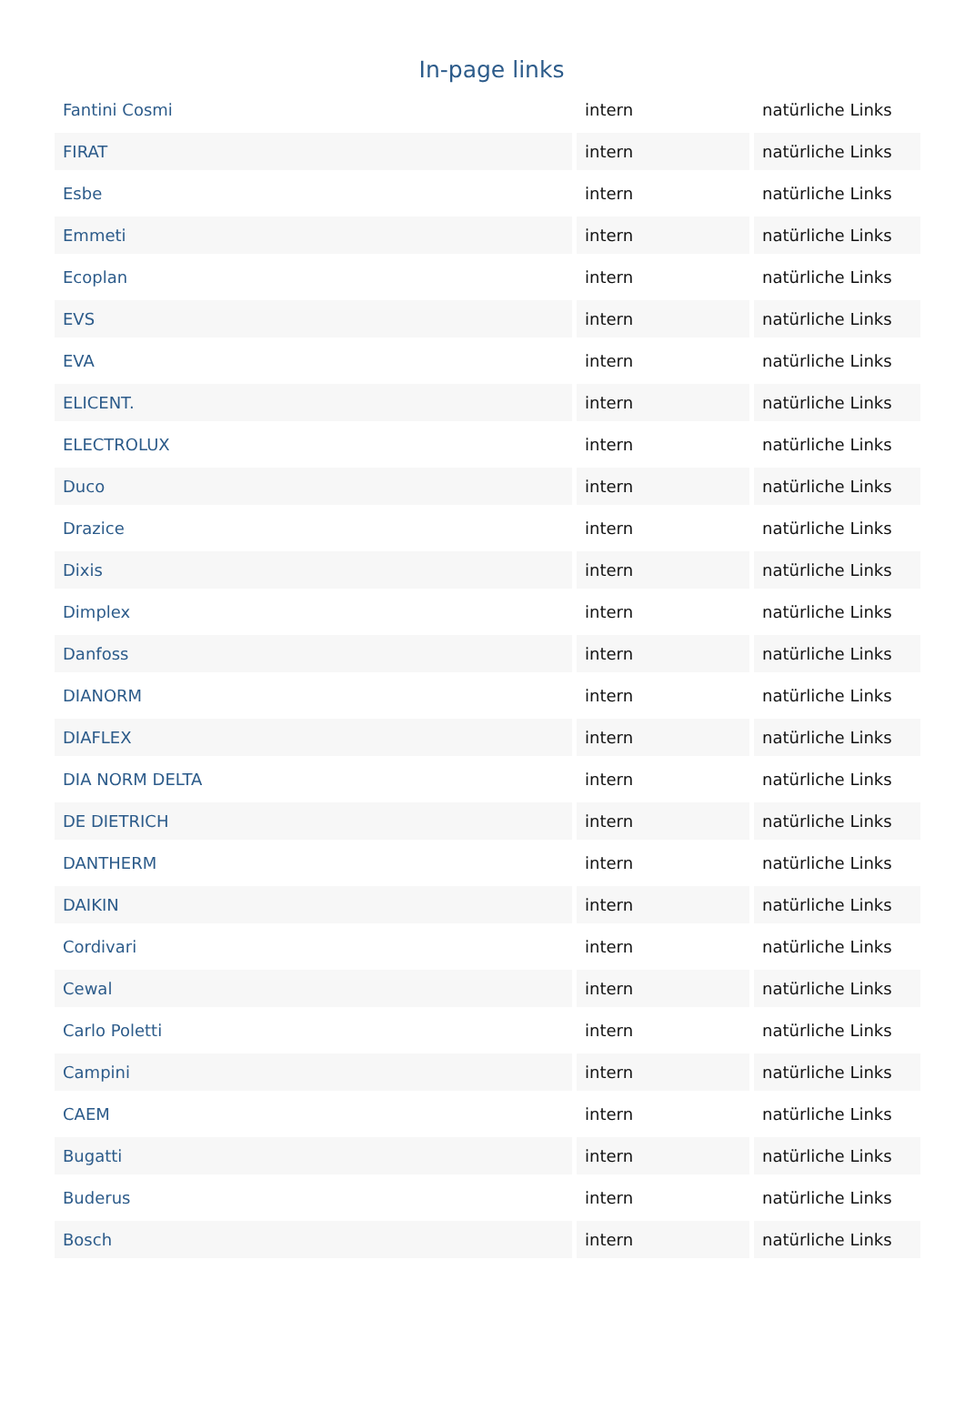In-page links
| Fantini Cosmi | intern | natürliche Links |
| FIRAT | intern | natürliche Links |
| Esbe | intern | natürliche Links |
| Emmeti | intern | natürliche Links |
| Ecoplan | intern | natürliche Links |
| EVS | intern | natürliche Links |
| EVA | intern | natürliche Links |
| ELICENT. | intern | natürliche Links |
| ELECTROLUX | intern | natürliche Links |
| Duco | intern | natürliche Links |
| Drazice | intern | natürliche Links |
| Dixis | intern | natürliche Links |
| Dimplex | intern | natürliche Links |
| Danfoss | intern | natürliche Links |
| DIANORM | intern | natürliche Links |
| DIAFLEX | intern | natürliche Links |
| DIA NORM DELTA | intern | natürliche Links |
| DE DIETRICH | intern | natürliche Links |
| DANTHERM | intern | natürliche Links |
| DAIKIN | intern | natürliche Links |
| Cordivari | intern | natürliche Links |
| Cewal | intern | natürliche Links |
| Carlo Poletti | intern | natürliche Links |
| Campini | intern | natürliche Links |
| CAEM | intern | natürliche Links |
| Bugatti | intern | natürliche Links |
| Buderus | intern | natürliche Links |
| Bosch | intern | natürliche Links |